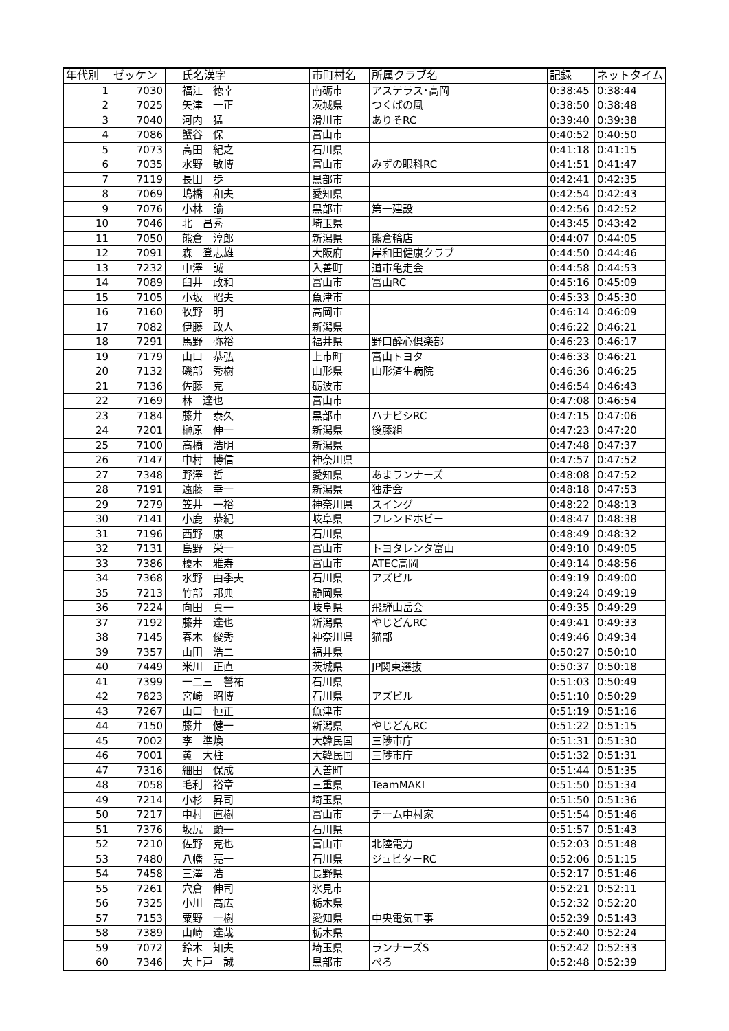| 年代別 | ゼッケン | 氏名漢字 | 市町村名 | 所属クラブ名 | 記録 | ネットタイム |
| --- | --- | --- | --- | --- | --- | --- |
| 1 | 7030 | 福江 徳幸 | 南砺市 | アステラス･高岡 | 0:38:45 | 0:38:44 |
| 2 | 7025 | 矢津 一正 | 茨城県 | つくばの風 | 0:38:50 | 0:38:48 |
| 3 | 7040 | 河内 猛 | 滑川市 | ありそRC | 0:39:40 | 0:39:38 |
| 4 | 7086 | 蟹谷 保 | 富山市 | | 0:40:52 | 0:40:50 |
| 5 | 7073 | 高田 紀之 | 石川県 | | 0:41:18 | 0:41:15 |
| 6 | 7035 | 水野 敏博 | 富山市 | みずの眼科RC | 0:41:51 | 0:41:47 |
| 7 | 7119 | 長田 歩 | 黒部市 | | 0:42:41 | 0:42:35 |
| 8 | 7069 | 嶋橋 和夫 | 愛知県 | | 0:42:54 | 0:42:43 |
| 9 | 7076 | 小林 諭 | 黒部市 | 第一建設 | 0:42:56 | 0:42:52 |
| 10 | 7046 | 北 昌秀 | 埼玉県 | | 0:43:45 | 0:43:42 |
| 11 | 7050 | 熊倉 淳郎 | 新潟県 | 熊倉輪店 | 0:44:07 | 0:44:05 |
| 12 | 7091 | 森 登志雄 | 大阪府 | 岸和田健康クラブ | 0:44:50 | 0:44:46 |
| 13 | 7232 | 中澤 誠 | 入善町 | 道市亀走会 | 0:44:58 | 0:44:53 |
| 14 | 7089 | 臼井 政和 | 富山市 | 富山RC | 0:45:16 | 0:45:09 |
| 15 | 7105 | 小坂 昭夫 | 魚津市 | | 0:45:33 | 0:45:30 |
| 16 | 7160 | 牧野 明 | 高岡市 | | 0:46:14 | 0:46:09 |
| 17 | 7082 | 伊藤 政人 | 新潟県 | | 0:46:22 | 0:46:21 |
| 18 | 7291 | 馬野 弥裕 | 福井県 | 野口酔心倶楽部 | 0:46:23 | 0:46:17 |
| 19 | 7179 | 山口 恭弘 | 上市町 | 富山トヨタ | 0:46:33 | 0:46:21 |
| 20 | 7132 | 磯部 秀樹 | 山形県 | 山形済生病院 | 0:46:36 | 0:46:25 |
| 21 | 7136 | 佐藤 克 | 砺波市 | | 0:46:54 | 0:46:43 |
| 22 | 7169 | 林 達也 | 富山市 | | 0:47:08 | 0:46:54 |
| 23 | 7184 | 藤井 泰久 | 黒部市 | ハナビシRC | 0:47:15 | 0:47:06 |
| 24 | 7201 | 榊原 伸一 | 新潟県 | 後藤組 | 0:47:23 | 0:47:20 |
| 25 | 7100 | 高橋 浩明 | 新潟県 | | 0:47:48 | 0:47:37 |
| 26 | 7147 | 中村 博信 | 神奈川県 | | 0:47:57 | 0:47:52 |
| 27 | 7348 | 野澤 哲 | 愛知県 | あまランナーズ | 0:48:08 | 0:47:52 |
| 28 | 7191 | 遠藤 幸一 | 新潟県 | 独走会 | 0:48:18 | 0:47:53 |
| 29 | 7279 | 笠井 一裕 | 神奈川県 | スイング | 0:48:22 | 0:48:13 |
| 30 | 7141 | 小鹿 恭紀 | 岐阜県 | フレンドホビー | 0:48:47 | 0:48:38 |
| 31 | 7196 | 西野 康 | 石川県 | | 0:48:49 | 0:48:32 |
| 32 | 7131 | 島野 栄一 | 富山市 | トヨタレンタ富山 | 0:49:10 | 0:49:05 |
| 33 | 7386 | 榎本 雅寿 | 富山市 | ATEC高岡 | 0:49:14 | 0:48:56 |
| 34 | 7368 | 水野 由季夫 | 石川県 | アズビル | 0:49:19 | 0:49:00 |
| 35 | 7213 | 竹部 邦典 | 静岡県 | | 0:49:24 | 0:49:19 |
| 36 | 7224 | 向田 真一 | 岐阜県 | 飛騨山岳会 | 0:49:35 | 0:49:29 |
| 37 | 7192 | 藤井 達也 | 新潟県 | やじどんRC | 0:49:41 | 0:49:33 |
| 38 | 7145 | 春木 俊秀 | 神奈川県 | 猫部 | 0:49:46 | 0:49:34 |
| 39 | 7357 | 山田 浩二 | 福井県 | | 0:50:27 | 0:50:10 |
| 40 | 7449 | 米川 正直 | 茨城県 | JP関東選抜 | 0:50:37 | 0:50:18 |
| 41 | 7399 | 一二三 誓祐 | 石川県 | | 0:51:03 | 0:50:49 |
| 42 | 7823 | 宮崎 昭博 | 石川県 | アズビル | 0:51:10 | 0:50:29 |
| 43 | 7267 | 山口 恒正 | 魚津市 | | 0:51:19 | 0:51:16 |
| 44 | 7150 | 藤井 健一 | 新潟県 | やじどんRC | 0:51:22 | 0:51:15 |
| 45 | 7002 | 李 準煥 | 大韓民国 | 三陟市庁 | 0:51:31 | 0:51:30 |
| 46 | 7001 | 黄 大柱 | 大韓民国 | 三陟市庁 | 0:51:32 | 0:51:31 |
| 47 | 7316 | 細田 保成 | 入善町 | | 0:51:44 | 0:51:35 |
| 48 | 7058 | 毛利 裕章 | 三重県 | TeamMAKI | 0:51:50 | 0:51:34 |
| 49 | 7214 | 小杉 昇司 | 埼玉県 | | 0:51:50 | 0:51:36 |
| 50 | 7217 | 中村 直樹 | 富山市 | チーム中村家 | 0:51:54 | 0:51:46 |
| 51 | 7376 | 坂尻 顕一 | 石川県 | | 0:51:57 | 0:51:43 |
| 52 | 7210 | 佐野 克也 | 富山市 | 北陸電力 | 0:52:03 | 0:51:48 |
| 53 | 7480 | 八幡 亮一 | 石川県 | ジュピターRC | 0:52:06 | 0:51:15 |
| 54 | 7458 | 三澤 浩 | 長野県 | | 0:52:17 | 0:51:46 |
| 55 | 7261 | 穴倉 伸司 | 氷見市 | | 0:52:21 | 0:52:11 |
| 56 | 7325 | 小川 高広 | 栃木県 | | 0:52:32 | 0:52:20 |
| 57 | 7153 | 粟野 一樹 | 愛知県 | 中央電気工事 | 0:52:39 | 0:51:43 |
| 58 | 7389 | 山崎 達哉 | 栃木県 | | 0:52:40 | 0:52:24 |
| 59 | 7072 | 鈴木 知夫 | 埼玉県 | ランナーズS | 0:52:42 | 0:52:33 |
| 60 | 7346 | 大上戸 誠 | 黒部市 | ぺろ | 0:52:48 | 0:52:39 |